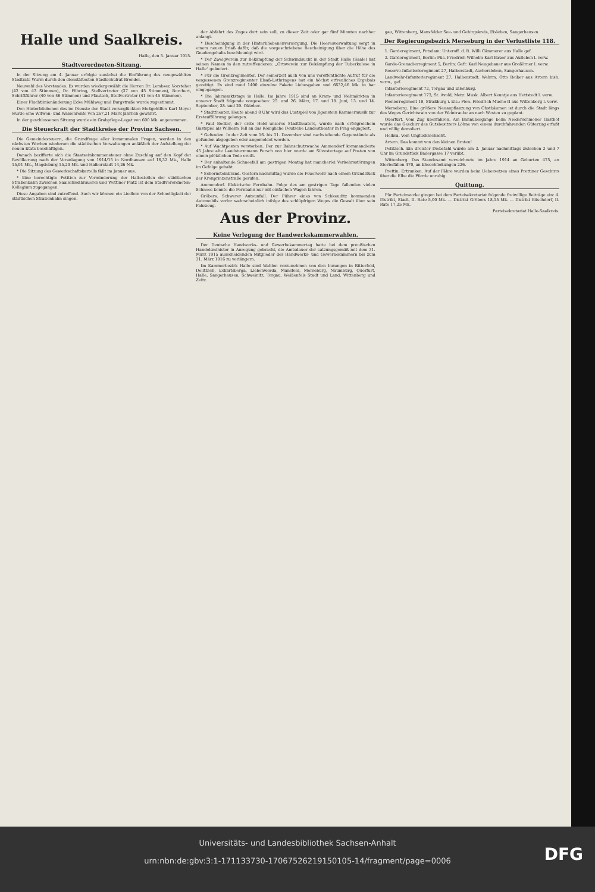Halle und Saalkreis.
Halle, den 5. Januar 1915.
Stadtverordneten-Sitzung.
In der Sitzung am 4. Januar erfolgte zunächst die Einführung des neugewählten Stadtrats Wurm durch den dienstältesten Stadtschulrat Brendel.
Neuwahl des Vorstandes. Es wurden wiedergewählt die Herren Dr. Lembser, Vorsteher (42 von 43 Stimmen), Dr. Föhring, Stellvertreter (37 von 45 Stimmen), Borchert, Schriftführer (40 von 46 Stimmen) und Pfautsch, Stellvertreter (41 von 45 Stimmen).
Einer Fluchtlinienänderung Ecke Mühlweg und Burgstraße wurde zugestimmt.
Den Hinterbliebenen des im Dienste der Stadt verunglückten Meßgehilfen Karl Meyer wurde eine Witwen- und Waisenrente von 267,21 Mark jährlich gewährt.
In der geschlossenen Sitzung wurde ein Grabpflege-Legat von 600 Mk. angenommen.
Die Steuerkraft der Stadtkreise der Provinz Sachsen.
Die Gemeindesteuern, die Grundfrage aller kommunalen Fragen, werden in den nächsten Wochen wiederum die städtischen Verwaltungen anläßlich der Aufstellung der neuen Etats beschäftigen.
Danach bezifferte sich die Staatseinkommensteuer ohne Zuschlag auf den Kopf der Bevölkerung nach der Veranlagung von 1914/15 in Nordhausen auf 16,32 Mk., Halle 15,91 Mk., Magdeburg 15,29 Mk. und Halberstadt 14,26 Mk.
* Die Sitzung des Gewerkschaftskartells fällt im Januar aus.
* Eine berechtigte Petition zur Verminderung der Haltestellen der städtischen Straßenbahn zwischen Saalschloßbrauerei und Wettiner Platz ist dem Stadtverordneten-Kollegium zugegangen.
Diese Angaben sind zutreffend. Auch wir können ein Liedlein von der Schnelligkeit der städtischen Straßenbahn singen.
der Abfahrt des Zuges dort sein soll, zu dieser Zeit oder gar fünf Minuten nachher anlangt.
* Bescheinigung in der Hinterbliebenenversorgung. Die Heeresverwaltung sorgt in einem neuen Erlaß dafür, daß die vorgeschriebene Bescheinigung über die Höhe des Gnadengehalts beschleunigt wird.
* Der Zweigverein zur Bekämpfung der Schwindsucht in der Stadt Halle (Saale) hat seinen Namen in den zutreffenderen: „Ortsverein zur Bekämpfung der Tuberkulose in Halle" geändert.
* Für die Grenzregimenter. Der seinerzeit auch von uns veröffentlichte Aufruf für die vergessenen Grenzregimenter Elsaß-Lothringens hat ein höchst erfreuliches Ergebnis gezeitigt. Es sind rund 1400 einzelne Pakete Liebesgaben und 6632,46 Mk. in bar eingegangen.
* Die Jahrmarktstage in Halle. Im Jahre 1915 sind an Kram- und Viehmärkten in unserer Stadt folgende vorgesehen: 25. und 26. März, 17. und 18. Juni, 13. und 14. September, 28. und 29. Oktober.
* Stadttheater. Heute abend 8 Uhr wird das Lustspiel von Jlgenstein Kammermusik zur Erstaufführung gelangen.
* Paul Becker, der erste Held unseres Stadttheaters, wurde nach erfolgreichem Gastspiel als Wilhelm Tell an das Königliche Deutsche Landestheater in Prag engagiert.
* Gefunden. In der Zeit vom 16. bis 31. Dezember sind nachstehende Gegenstände als gefunden abgegeben oder angemeldet worden.
* Auf Wachtposten verstorben. Der zur Bahnschutzwache Ammendorf kommandierte 45 Jahre alte Landsturmmann Persch von hier wurde am Silvestertage auf Posten von einem plötzlichen Tode ereilt.
* Der anhaltende Schneefall am gestrigen Montag hat mancherlei Verkehrsstörungen im Gefolge gehabt.
* Schornsteinbrand. Gestern nachmittag wurde die Feuerwehr nach einem Grundstück der Kronprinzenstraße gerufen.
Ammendorf. Elektrische Fernbahn. Folge des am gestrigen Tage fallenden vielen Schnees konnte die Fernbahn nur mit einfachen Wagen fahren.
Gröbers. Schwerer Autounfall. Der Führer eines von Schkeuditz kommenden Automobils verlor wahrscheinlich infolge des schlüpfrigen Weges die Gewalt über sein Fahrzeug.
Aus der Provinz.
Keine Verlegung der Handwerkskammerwahlen.
Der Deutsche Handwerks- und Gewerbekammertag hatte bei dem preußischen Handelsminister in Anregung gebracht, die Amtsdauer der satzungsgemäß mit dem 31. März 1915 ausscheidenden Mitglieder der Handwerks- und Gewerbekammern bis zum 31. März 1916 zu verlängern.
Im Kammerbezirk Halle sind Wahlen vorzunehmen von den Innungen in Bitterfeld, Delitzsch, Eckartsberga, Liebenwerda, Mansfeld, Merseburg, Naumburg, Querfurt, Halle, Sangerhausen, Schweinitz, Torgau, Weißenfels Stadt und Land, Wittenberg und Zeitz.
gau, Wittenberg, Mansfelder See- und Gebirgskreis, Eisleben, Sangerhausen.
Der Regierungsbezirk Merseburg in der Verlustliste 118.
1. Garderegiment, Potsdam: Unteroff. d. R. Willi Cämmerer aus Halle gef.
3. Garderegiment, Berlin: Füs. Friedrich Wilhelm Karl Bauer aus Aulleben l. verw.
Garde-Grenadierregiment 5, Berlin: Gefr. Karl Neugebauer aus Großörner l. verw.
Reserve-Infanterieregiment 27, Halberstadt, Aschersleben, Sangerhausen.
Landwehr-Infanterieregiment 27, Halberstadt: Wehrm. Otto Reiber aus Artern bish. verm., gef.
Infanterieregiment 72, Torgau und Eilenburg.
Infanterieregiment 173, St. Avold, Metz: Musk. Albert Keuntje aus Hettstedt l. verw.
Pionierregiment 19, Straßburg i. Els.: Pion. Friedrich Muche II aus Wittenberg l. verw.
Merseburg. Eine größere Neuanpflanzung von Obstbäumen ist durch die Stadt längs des Weges Gerichtsrain von der Weintraube an nach Westen zu geplant.
Querfurt. Vom Zug überfahren. Am Bahnübergange beim Niederschmoner Gasthof wurde das Geschirr des Gutsbesitzers Löhne von einem durchfahrenden Güterzug erfaßt und völlig demoliert.
Helbra. Vom Unglücksschacht.
Artern. Das kommt von den kleinen Broten!
Delitzsch. Ein dreister Diebstahl wurde am 3. Januar nachmittags zwischen 3 und 7 Uhr im Grundstück Badergasse 17 verübt.
Wittenberg. Das Standesamt verzeichnete im Jahre 1914 an Geburten 475, an Sterbefällen 470, an Eheschließungen 226.
Prettin. Ertrunken. Auf der Fähre wurden beim Uebersetzen eines Prettiner Geschirrs über die Elbe die Pferde unruhig.
Quittung.
Für Parteizwecke gingen bei dem Parteisekretariat folgende freiwillige Beiträge ein: 4. Distrikt, Stadt, II. Rate 5,00 Mk. — Distrikt Gröbers 18,15 Mk. — Distrikt Büschdorf, II. Rate 17,25 Mk.
Parteisekretariat Halle-Saalkreis.
Universitäts- und Landesbibliothek Sachsen-Anhalt
urn:nbn:de:gbv:3:1-171133730-17067526219150105-14/fragment/page=0006
DFG